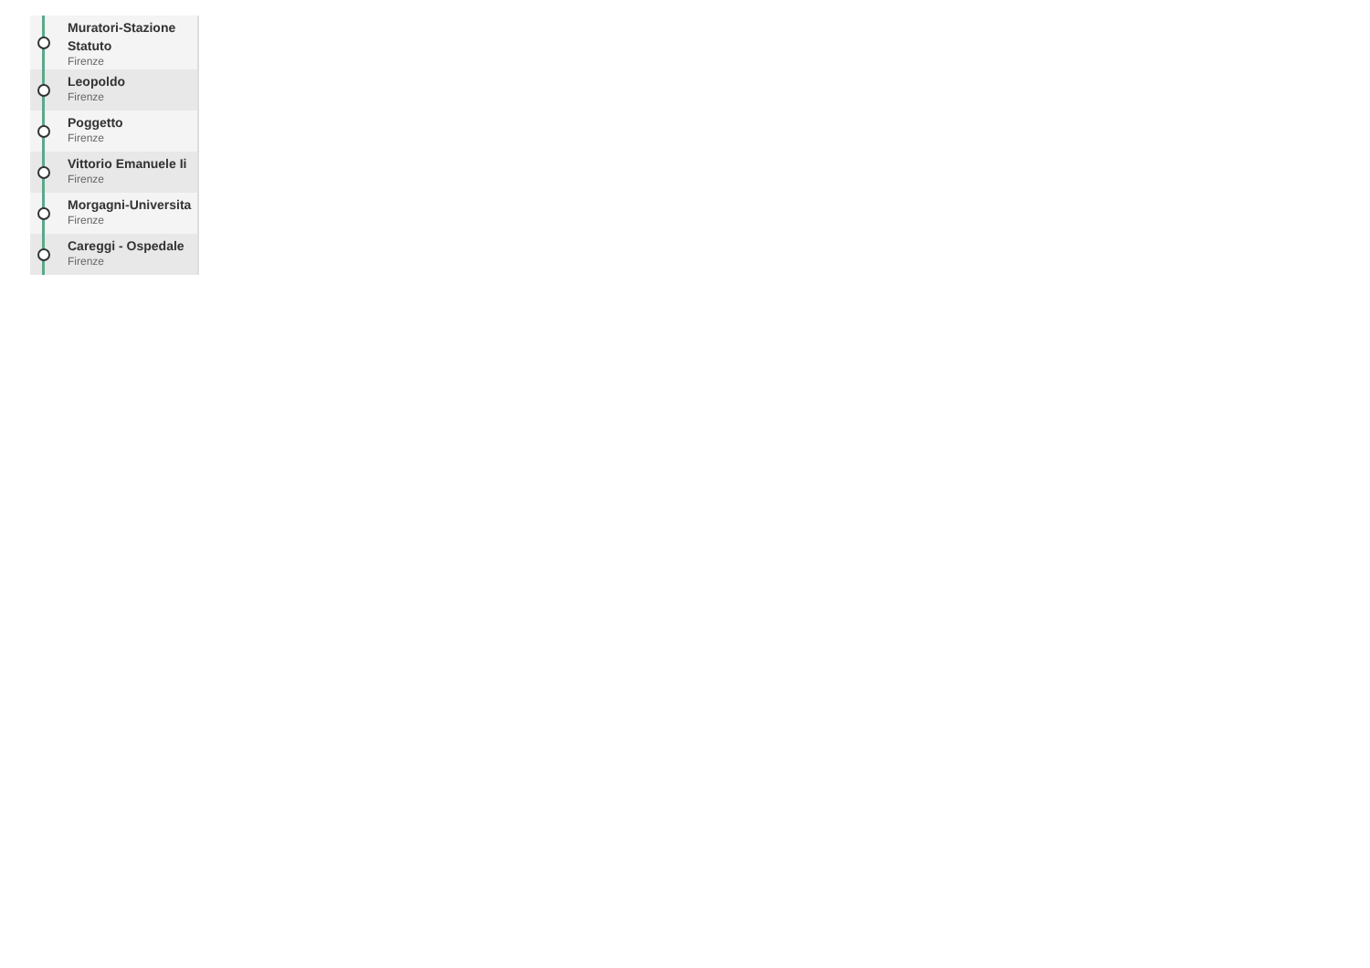Muratori-Stazione Statuto
Firenze
Leopoldo
Firenze
Poggetto
Firenze
Vittorio Emanuele Ii
Firenze
Morgagni-Universita
Firenze
Careggi - Ospedale
Firenze